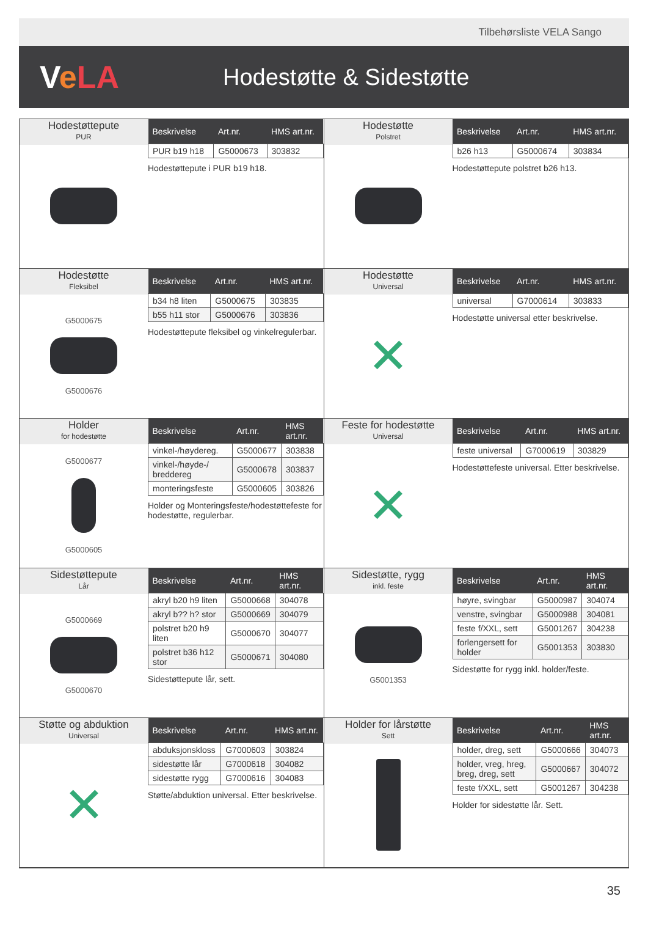Tilbehørsliste VELA Sango
VeLA
Hodestøtte & Sidestøtte
Hodestøttepute
PUR
| Beskrivelse | Art.nr. | HMS art.nr. |
| --- | --- | --- |
| PUR b19 h18 | G5000673 | 303832 |
Hodestøttepute i PUR b19 h18.
Hodestøtte
Polstret
| Beskrivelse | Art.nr. | HMS art.nr. |
| --- | --- | --- |
| b26 h13 | G5000674 | 303834 |
Hodestøttepute polstret b26 h13.
Hodestøtte
Fleksibel
G5000675
G5000676
| Beskrivelse | Art.nr. | HMS art.nr. |
| --- | --- | --- |
| b34 h8 liten | G5000675 | 303835 |
| b55 h11 stor | G5000676 | 303836 |
Hodestøttepute fleksibel og vinkelregulerbar.
Hodestøtte
Universal
✕
| Beskrivelse | Art.nr. | HMS art.nr. |
| --- | --- | --- |
| universal | G7000614 | 303833 |
Hodestøtte universal etter beskrivelse.
Holder
for hodestøtte
G5000677
G5000605
| Beskrivelse | Art.nr. | HMS art.nr. |
| --- | --- | --- |
| vinkel-/høydereg. | G5000677 | 303838 |
| vinkel-/høyde-/ breddereg | G5000678 | 303837 |
| monteringsfeste | G5000605 | 303826 |
Holder og Monteringsfeste/hodestøttefeste for hodestøtte, regulerbar.
Feste for hodestøtte
Universal
✕
| Beskrivelse | Art.nr. | HMS art.nr. |
| --- | --- | --- |
| feste universal | G7000619 | 303829 |
Hodestøttefeste universal. Etter beskrivelse.
Sidestøttepute
Lår
G5000669
G5000670
| Beskrivelse | Art.nr. | HMS art.nr. |
| --- | --- | --- |
| akryl b20 h9 liten | G5000668 | 304078 |
| akryl b?? h? stor | G5000669 | 304079 |
| polstret b20 h9 liten | G5000670 | 304077 |
| polstret b36 h12 stor | G5000671 | 304080 |
Sidestøttepute lår, sett.
Sidestøtte, rygg
inkl. feste
G5001353
| Beskrivelse | Art.nr. | HMS art.nr. |
| --- | --- | --- |
| høyre, svingbar | G5000987 | 304074 |
| venstre, svingbar | G5000988 | 304081 |
| feste f/XXL, sett | G5001267 | 304238 |
| forlengersett for holder | G5001353 | 303830 |
Sidestøtte for rygg inkl. holder/feste.
Støtte og abduktion
Universal
✕
| Beskrivelse | Art.nr. | HMS art.nr. |
| --- | --- | --- |
| abduksjonskloss | G7000603 | 303824 |
| sidestøtte lår | G7000618 | 304082 |
| sidestøtte rygg | G7000616 | 304083 |
Støtte/abduktion universal. Etter beskrivelse.
Holder for lårstøtte
Sett
| Beskrivelse | Art.nr. | HMS art.nr. |
| --- | --- | --- |
| holder, dreg, sett | G5000666 | 304073 |
| holder, vreg, hreg, breg, dreg, sett | G5000667 | 304072 |
| feste f/XXL, sett | G5001267 | 304238 |
Holder for sidestøtte lår. Sett.
35